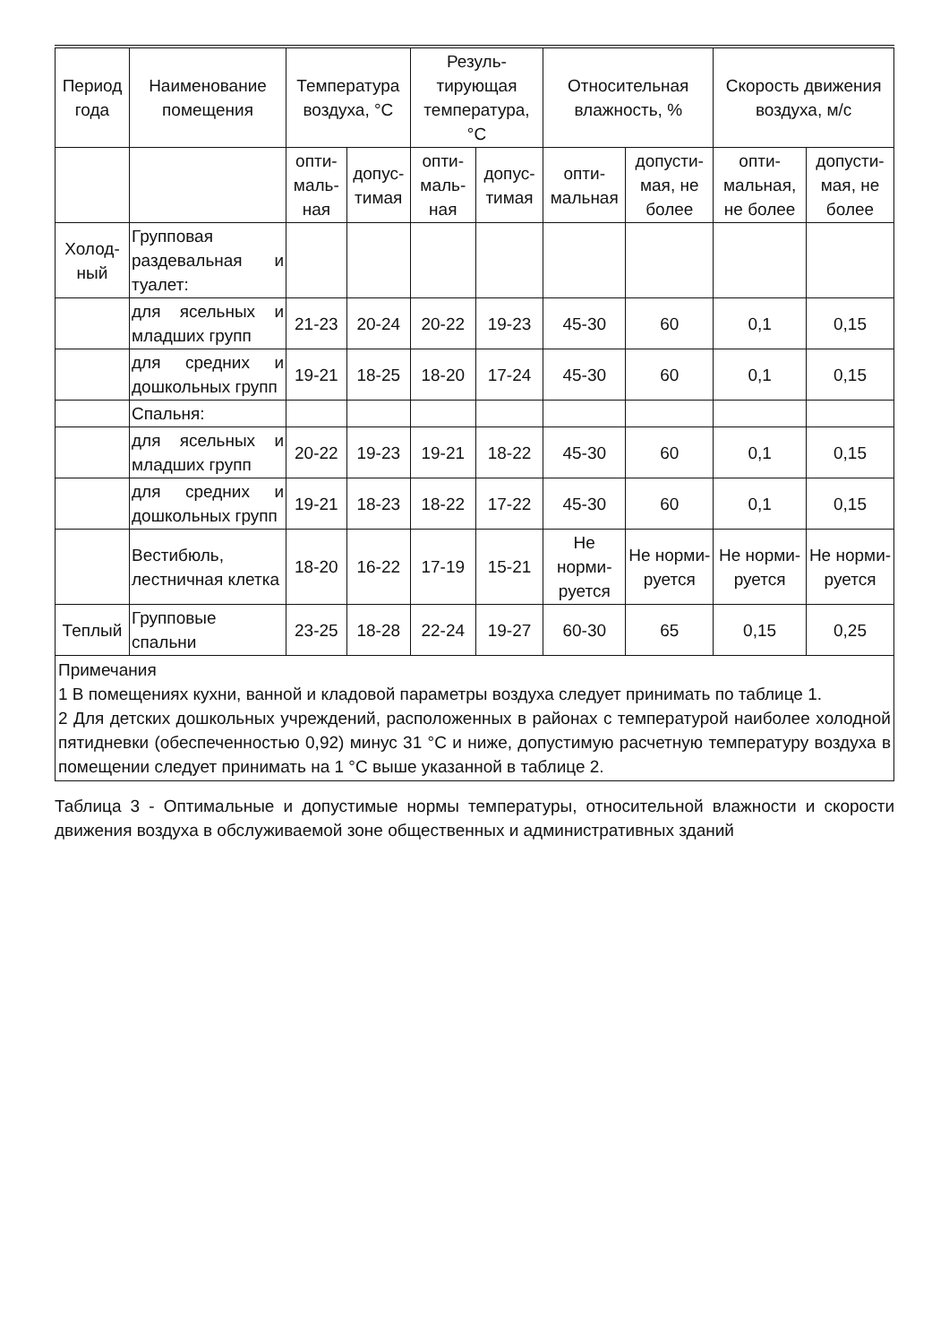| Период года | Наименование помещения | Температура воздуха, °С | | Резуль-тирующая температура, °С | | Относительная влажность, % | | Скорость движения воздуха, м/с | |
| --- | --- | --- | --- | --- | --- | --- | --- | --- | --- |
| | | опти-маль-ная | допус-тимая | опти-маль-ная | допус-тимая | опти-мальная | допусти-мая, не более | опти-мальная, не более | допусти-мая, не более |
| Холод-ный | Групповая раздевальная и туалет: | | | | | | | | |
| | для ясельных и младших групп | 21-23 | 20-24 | 20-22 | 19-23 | 45-30 | 60 | 0,1 | 0,15 |
| | для средних и дошкольных групп | 19-21 | 18-25 | 18-20 | 17-24 | 45-30 | 60 | 0,1 | 0,15 |
| | Спальня: | | | | | | | | |
| | для ясельных и младших групп | 20-22 | 19-23 | 19-21 | 18-22 | 45-30 | 60 | 0,1 | 0,15 |
| | для средних и дошкольных групп | 19-21 | 18-23 | 18-22 | 17-22 | 45-30 | 60 | 0,1 | 0,15 |
| | Вестибюль, лестничная клетка | 18-20 | 16-22 | 17-19 | 15-21 | Не норми-руется | Не норми-руется | Не норми-руется | Не норми-руется |
| Теплый | Групповые спальни | 23-25 | 18-28 | 22-24 | 19-27 | 60-30 | 65 | 0,15 | 0,25 |
| Примечания 1 В помещениях кухни, ванной и кладовой параметры воздуха следует принимать по таблице 1. 2 Для детских дошкольных учреждений, расположенных в районах с температурой наиболее холодной пятидневки (обеспеченностью 0,92) минус 31 °С и ниже, допустимую расчетную температуру воздуха в помещении следует принимать на 1 °С выше указанной в таблице 2. | | | | | | | | | |
Таблица 3 - Оптимальные и допустимые нормы температуры, относительной влажности и скорости движения воздуха в обслуживаемой зоне общественных и административных зданий